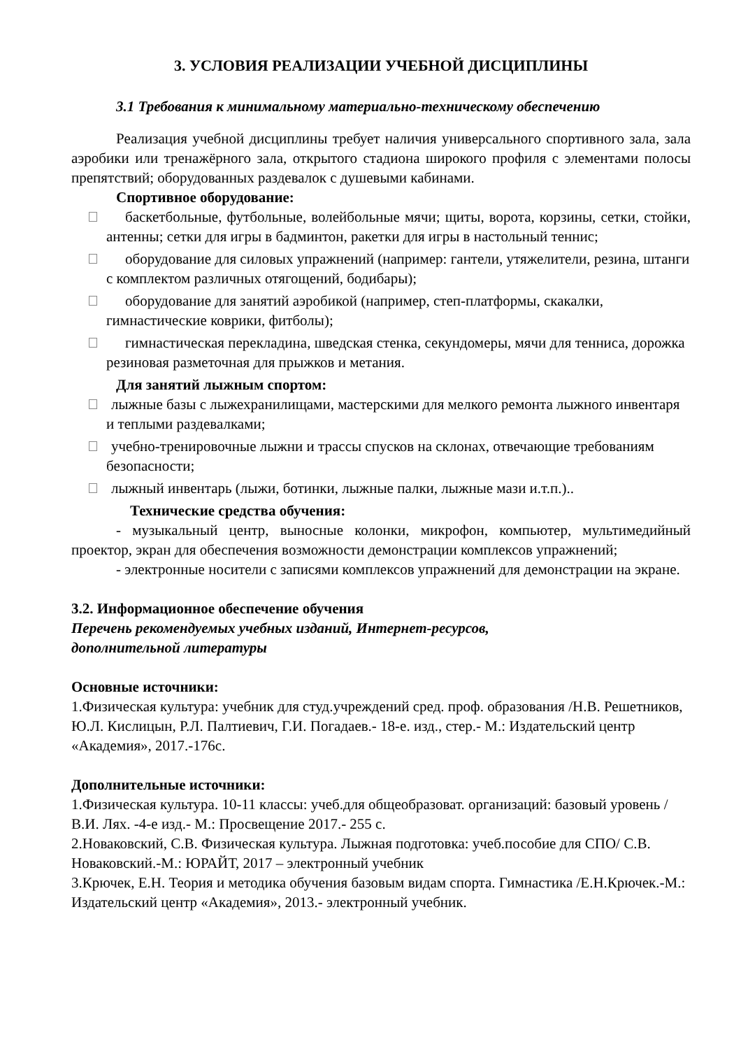3. УСЛОВИЯ РЕАЛИЗАЦИИ УЧЕБНОЙ ДИСЦИПЛИНЫ
3.1 Требования к минимальному материально-техническому обеспечению
Реализация учебной дисциплины требует наличия универсального спортивного зала, зала аэробики или тренажёрного зала, открытого стадиона широкого профиля с элементами полосы препятствий; оборудованных раздевалок с душевыми кабинами.
Спортивное оборудование:
баскетбольные, футбольные, волейбольные мячи; щиты, ворота, корзины, сетки, стойки, антенны; сетки для игры в бадминтон, ракетки для игры в настольный теннис;
оборудование для силовых упражнений (например: гантели, утяжелители, резина, штанги с комплектом различных отягощений, бодибары);
оборудование для занятий аэробикой (например, степ-платформы, скакалки, гимнастические коврики, фитболы);
гимнастическая перекладина, шведская стенка, секундомеры, мячи для тенниса, дорожка резиновая разметочная для прыжков и метания.
Для занятий лыжным спортом:
лыжные базы с лыжехранилищами, мастерскими для мелкого ремонта лыжного инвентаря и теплыми раздевалками;
учебно-тренировочные лыжни и трассы спусков на склонах, отвечающие требованиям безопасности;
лыжный инвентарь (лыжи, ботинки, лыжные палки, лыжные мази и.т.п.)..
Технические средства обучения:
- музыкальный центр, выносные колонки, микрофон, компьютер, мультимедийный проектор, экран для обеспечения возможности демонстрации комплексов упражнений;
- электронные носители с записями комплексов упражнений для демонстрации на экране.
3.2. Информационное обеспечение обучения
Перечень рекомендуемых учебных изданий, Интернет-ресурсов,
дополнительной литературы
Основные источники:
1.Физическая культура: учебник для студ.учреждений сред. проф. образования /Н.В. Решетников, Ю.Л. Кислицын, Р.Л. Палтиевич, Г.И. Погадаев.- 18-е. изд., стер.- М.: Издательский центр «Академия», 2017.-176с.
Дополнительные источники:
1.Физическая культура. 10-11 классы: учеб.для общеобразоват. организаций: базовый уровень / В.И. Лях. -4-е изд.- М.: Просвещение 2017.- 255 с.
2.Новаковский, С.В. Физическая культура. Лыжная подготовка: учеб.пособие для СПО/ С.В. Новаковский.-М.: ЮРАЙТ, 2017 – электронный учебник
3.Крючек, Е.Н. Теория и методика обучения базовым видам спорта. Гимнастика /Е.Н.Крючек.-М.: Издательский центр «Академия», 2013.- электронный учебник.